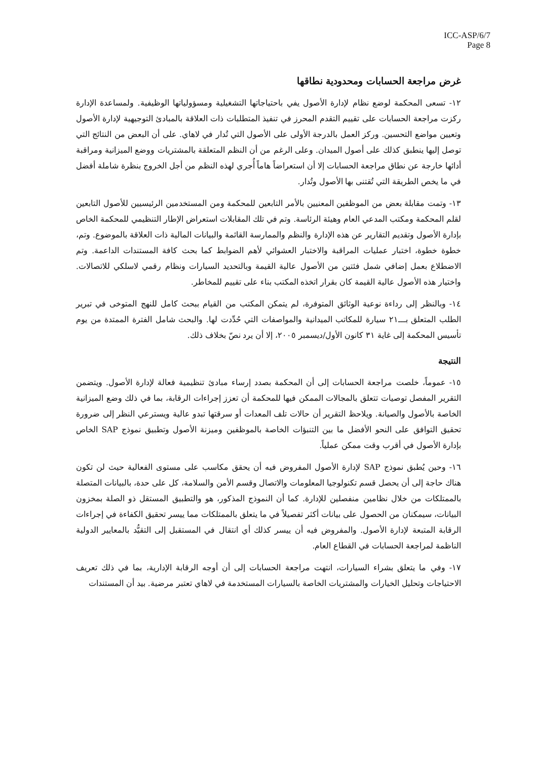ICC-ASP/6/7
Page 8
غرض مراجعة الحسابات ومحدودية نطاقها
١٢- تسعى المحكمة لوضع نظام لإدارة الأصول يفي باحتياجاتها التشغيلية ومسؤولياتها الوظيفية. ولمساعدة الإدارة ركزت مراجعة الحسابات على تقييم التقدم المحرز في تنفيذ المتطلبات ذات العلاقة بالمبادئ التوجيهية لإدارة الأصول وتعيين مواضع التحسين. وركز العمل بالدرجة الأولى على الأصول التي تُدار في لاهاي. على أن البعض من النتائج التي توصل إليها ينطبق كذلك على أصول الميدان. وعلى الرغم من أن النظم المتعلقة بالمشتريات ووضع الميزانية ومراقبة أدائها خارجة عن نطاق مراجعة الحسابات إلا أن استعراضاً هاماً أُجري لهذه النظم من أجل الخروج بنظرة شاملة أفضل في ما يخص الطريقة التي تُقتنى بها الأصول وتُدار.
١٣- وتمت مقابلة بعض من الموظفين المعنيين بالأمر التابعين للمحكمة ومن المستخدمين الرئيسيين للأصول التابعين لقلم المحكمة ومكتب المدعي العام وهيئة الرئاسة. وتم في تلك المقابلات استعراض الإطار التنظيمي للمحكمة الخاص بإدارة الأصول وتقديم التقارير عن هذه الإدارة والنظم والممارسة القائمة والبيانات المالية ذات العلاقة بالموضوع. وتم، خطوة خطوة، اختبار عمليات المراقبة والاختبار العشوائي لأهم الضوابط كما بحث كافة المستندات الداعمة. وتم الاضطلاع بعمل إضافي شمل فئتين من الأصول عالية القيمة وبالتحديد السيارات ونظام رقمي لاسلكي للاتصالات. واختيار هذه الأصول عالية القيمة كان بقرار اتخذه المكتب بناء على تقييم للمخاطر.
١٤- وبالنظر إلى رداءة نوعية الوثائق المتوفرة، لم يتمكن المكتب من القيام ببحث كامل للنهج المتوخى في تبرير الطلب المتعلق بـــ٢١ سيارة للمكاتب الميدانية والمواصفات التي حُدِّدت لها. والبحث شامل الفترة الممتدة من يوم تأسيس المحكمة إلى غاية ٣١ كانون الأول/ديسمبر ٢٠٠٥، إلا أن يرد نصّ بخلاف ذلك.
النتيجة
١٥- عموماً، خلصت مراجعة الحسابات إلى أن المحكمة بصدد إرساء مبادئ تنظيمية فعالة لإدارة الأصول. ويتضمن التقرير المفصل توصيات تتعلق بالمجالات الممكن فيها للمحكمة أن تعزز إجراءات الرقابة، بما في ذلك وضع الميزانية الخاصة بالأصول والصيانة. ويلاحظ التقرير أن حالات تلف المعدات أو سرقتها تبدو عالية ويسترعي النظر إلى ضرورة تحقيق التوافق على النحو الأفضل ما بين التنبؤات الخاصة بالموظفين وميزنة الأصول وتطبيق نموذج SAP الخاص بإدارة الأصول في أقرب وقت ممكن عملياً.
١٦- وحين يُطبق نموذج SAP لإدارة الأصول المفروض فيه أن يحقق مكاسب على مستوى الفعالية حيث لن تكون هناك حاجة إلى أن يحصل قسم تكنولوجيا المعلومات والاتصال وقسم الأمن والسلامة، كل على حدة، بالبيانات المتصلة بالممتلكات من خلال نظامين منفصلين للإدارة. كما أن النموذج المذكور، هو والتطبيق المستقل ذو الصلة بمخزون البيانات، سيمكنان من الحصول على بيانات أكثر تفصيلاً في ما يتعلق بالممتلكات مما ييسر تحقيق الكفاءة في إجراءات الرقابة المتبعة لإدارة الأصول. والمفروض فيه أن ييسر كذلك أي انتقال في المستقبل إلى التقيُّد بالمعايير الدولية الناظمة لمراجعة الحسابات في القطاع العام.
١٧- وفي ما يتعلق بشراء السيارات، انتهت مراجعة الحسابات إلى أن أوجه الرقابة الإدارية، بما في ذلك تعريف الاحتياجات وتحليل الخيارات والمشتريات الخاصة بالسيارات المستخدمة في لاهاي تعتبر مرضية. بيد أن المستندات